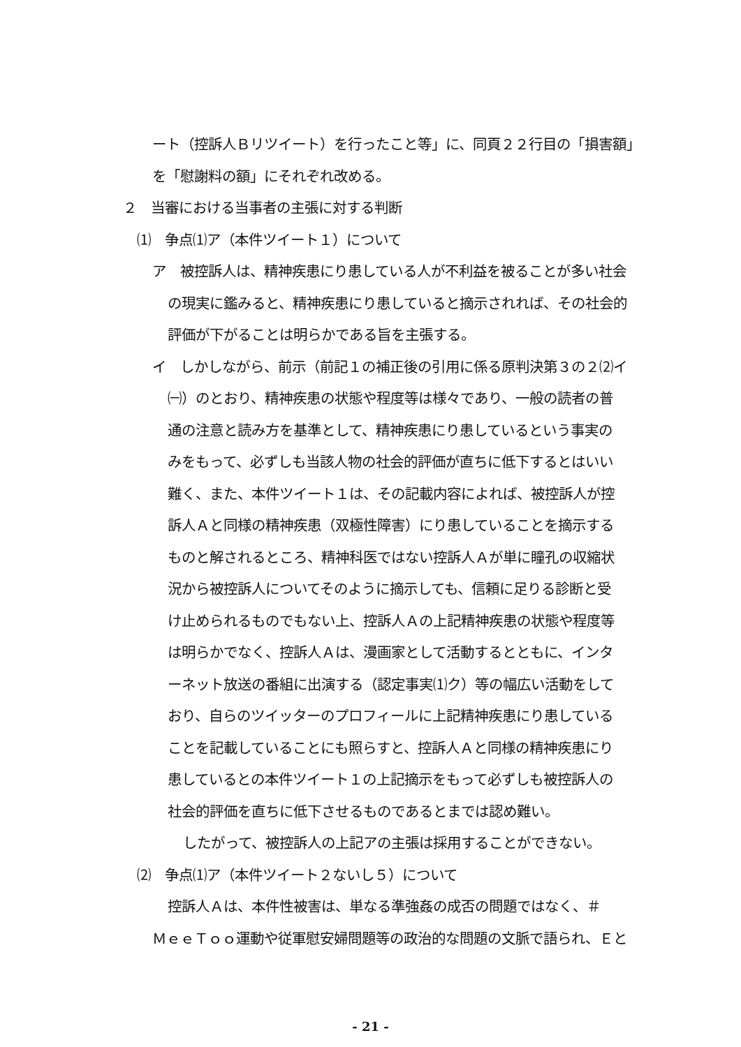ート（控訴人Ｂリツイート）を行ったこと等」に、同頁２２行目の「損害額」
を「慰謝料の額」にそれぞれ改める。
２　当審における当事者の主張に対する判断
⑴　争点⑴ア（本件ツイート１）について
ア　被控訴人は、精神疾患にり患している人が不利益を被ることが多い社会
の現実に鑑みると、精神疾患にり患していると摘示されれば、その社会的
評価が下がることは明らかである旨を主張する。
イ　しかしながら、前示（前記１の補正後の引用に係る原判決第３の２⑵イ
㈠）のとおり、精神疾患の状態や程度等は様々であり、一般の読者の普
通の注意と読み方を基準として、精神疾患にり患しているという事実の
みをもって、必ずしも当該人物の社会的評価が直ちに低下するとはいい
難く、また、本件ツイート１は、その記載内容によれば、被控訴人が控
訴人Ａと同様の精神疾患（双極性障害）にり患していることを摘示する
ものと解されるところ、精神科医ではない控訴人Ａが単に瞳孔の収縮状
況から被控訴人についてそのように摘示しても、信頼に足りる診断と受
け止められるものでもない上、控訴人Ａの上記精神疾患の状態や程度等
は明らかでなく、控訴人Ａは、漫画家として活動するとともに、インタ
ーネット放送の番組に出演する（認定事実⑴ク）等の幅広い活動をして
おり、自らのツイッターのプロフィールに上記精神疾患にり患している
ことを記載していることにも照らすと、控訴人Ａと同様の精神疾患にり
患しているとの本件ツイート１の上記摘示をもって必ずしも被控訴人の
社会的評価を直ちに低下させるものであるとまでは認め難い。
したがって、被控訴人の上記アの主張は採用することができない。
⑵　争点⑴ア（本件ツイート２ないし５）について
控訴人Ａは、本件性被害は、単なる準強姦の成否の問題ではなく、＃
ＭｅｅＴｏｏ運動や従軍慰安婦問題等の政治的な問題の文脈で語られ、Ｅと
- 21 -